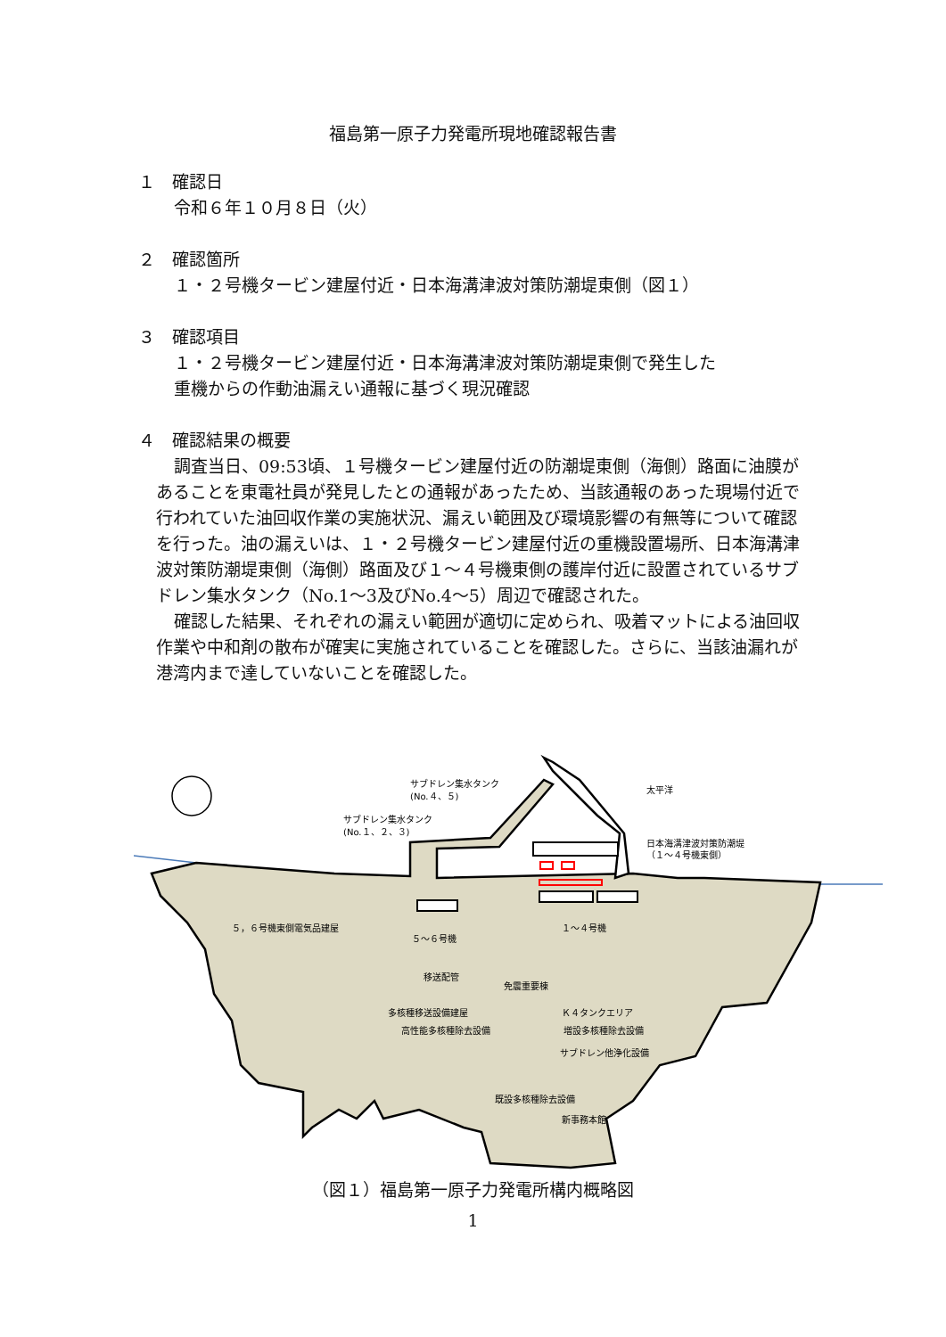福島第一原子力発電所現地確認報告書
１　確認日
令和６年１０月８日（火）
２　確認箇所
１・２号機タービン建屋付近・日本海溝津波対策防潮堤東側（図１）
３　確認項目
１・２号機タービン建屋付近・日本海溝津波対策防潮堤東側で発生した
重機からの作動油漏えい通報に基づく現況確認
４　確認結果の概要
調査当日、09:53頃、１号機タービン建屋付近の防潮堤東側（海側）路面に油膜があることを東電社員が発見したとの通報があったため、当該通報のあった現場付近で行われていた油回収作業の実施状況、漏えい範囲及び環境影響の有無等について確認を行った。油の漏えいは、１・２号機タービン建屋付近の重機設置場所、日本海溝津波対策防潮堤東側（海側）路面及び１～４号機東側の護岸付近に設置されているサブドレン集水タンク（No.1～3及びNo.4～5）周辺で確認された。
確認した結果、それぞれの漏えい範囲が適切に定められ、吸着マットによる油回収作業や中和剤の散布が確実に実施されていることを確認した。さらに、当該油漏れが港湾内まで達していないことを確認した。
サブドレン集水タンク
(No.４、５)
サブドレン集水タンク
(No.１、２、３)
太平洋
日本海溝津波対策防潮堤
（１～４号機東側）
５，６号機東側電気品建屋
５～６号機
１～４号機
移送配管
免震重要棟
多核種移送設備建屋
Ｋ４タンクエリア
高性能多核種除去設備
増設多核種除去設備
サブドレン他浄化設備
既設多核種除去設備
新事務本館
（図１）福島第一原子力発電所構内概略図
1